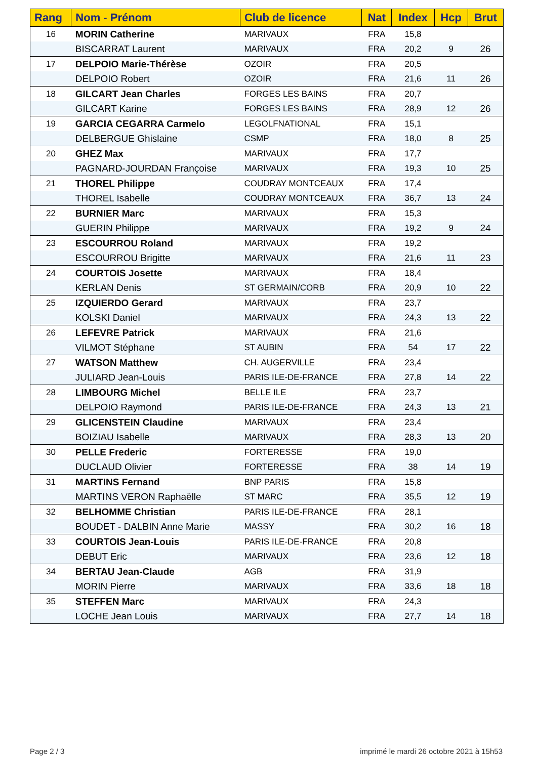| Rang | Nom - Prénom | Club de licence | Nat | Index | Hcp | Brut |
| --- | --- | --- | --- | --- | --- | --- |
| 16 | MORIN Catherine | MARIVAUX | FRA | 15,8 | | |
| | BISCARRAT Laurent | MARIVAUX | FRA | 20,2 | 9 | 26 |
| 17 | DELPOIO Marie-Thérèse | OZOIR | FRA | 20,5 | | |
| | DELPOIO Robert | OZOIR | FRA | 21,6 | 11 | 26 |
| 18 | GILCART Jean Charles | FORGES LES BAINS | FRA | 20,7 | | |
| | GILCART Karine | FORGES LES BAINS | FRA | 28,9 | 12 | 26 |
| 19 | GARCIA CEGARRA Carmelo | LEGOLFNATIONAL | FRA | 15,1 | | |
| | DELBERGUE Ghislaine | CSMP | FRA | 18,0 | 8 | 25 |
| 20 | GHEZ Max | MARIVAUX | FRA | 17,7 | | |
| | PAGNARD-JOURDAN Françoise | MARIVAUX | FRA | 19,3 | 10 | 25 |
| 21 | THOREL Philippe | COUDRAY MONTCEAUX | FRA | 17,4 | | |
| | THOREL Isabelle | COUDRAY MONTCEAUX | FRA | 36,7 | 13 | 24 |
| 22 | BURNIER Marc | MARIVAUX | FRA | 15,3 | | |
| | GUERIN Philippe | MARIVAUX | FRA | 19,2 | 9 | 24 |
| 23 | ESCOURROU Roland | MARIVAUX | FRA | 19,2 | | |
| | ESCOURROU Brigitte | MARIVAUX | FRA | 21,6 | 11 | 23 |
| 24 | COURTOIS Josette | MARIVAUX | FRA | 18,4 | | |
| | KERLAN Denis | ST GERMAIN/CORB | FRA | 20,9 | 10 | 22 |
| 25 | IZQUIERDO Gerard | MARIVAUX | FRA | 23,7 | | |
| | KOLSKI Daniel | MARIVAUX | FRA | 24,3 | 13 | 22 |
| 26 | LEFEVRE Patrick | MARIVAUX | FRA | 21,6 | | |
| | VILMOT Stéphane | ST AUBIN | FRA | 54 | 17 | 22 |
| 27 | WATSON Matthew | CH. AUGERVILLE | FRA | 23,4 | | |
| | JULIARD Jean-Louis | PARIS ILE-DE-FRANCE | FRA | 27,8 | 14 | 22 |
| 28 | LIMBOURG Michel | BELLE ILE | FRA | 23,7 | | |
| | DELPOIO Raymond | PARIS ILE-DE-FRANCE | FRA | 24,3 | 13 | 21 |
| 29 | GLICENSTEIN Claudine | MARIVAUX | FRA | 23,4 | | |
| | BOIZIAU Isabelle | MARIVAUX | FRA | 28,3 | 13 | 20 |
| 30 | PELLE Frederic | FORTERESSE | FRA | 19,0 | | |
| | DUCLAUD Olivier | FORTERESSE | FRA | 38 | 14 | 19 |
| 31 | MARTINS Fernand | BNP PARIS | FRA | 15,8 | | |
| | MARTINS VERON Raphaëlle | ST MARC | FRA | 35,5 | 12 | 19 |
| 32 | BELHOMME Christian | PARIS ILE-DE-FRANCE | FRA | 28,1 | | |
| | BOUDET - DALBIN Anne Marie | MASSY | FRA | 30,2 | 16 | 18 |
| 33 | COURTOIS Jean-Louis | PARIS ILE-DE-FRANCE | FRA | 20,8 | | |
| | DEBUT Eric | MARIVAUX | FRA | 23,6 | 12 | 18 |
| 34 | BERTAU Jean-Claude | AGB | FRA | 31,9 | | |
| | MORIN Pierre | MARIVAUX | FRA | 33,6 | 18 | 18 |
| 35 | STEFFEN Marc | MARIVAUX | FRA | 24,3 | | |
| | LOCHE Jean Louis | MARIVAUX | FRA | 27,7 | 14 | 18 |
Page 2 / 3
imprimé le mardi 26 octobre 2021 à 15h53